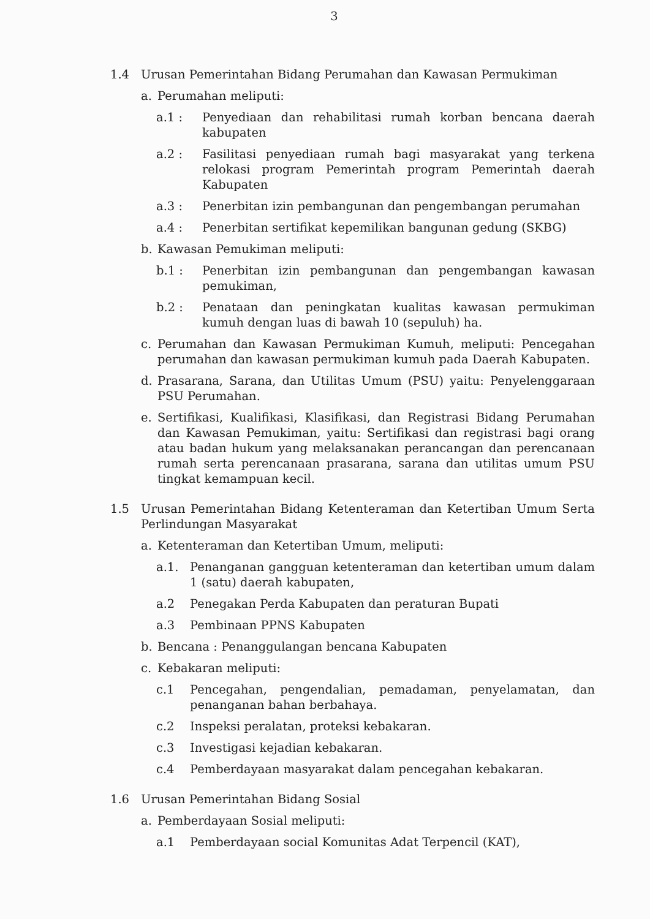3
1.4 Urusan Pemerintahan Bidang Perumahan dan Kawasan Permukiman
a. Perumahan meliputi:
a.1 : Penyediaan dan rehabilitasi rumah korban bencana daerah kabupaten
a.2 : Fasilitasi penyediaan rumah bagi masyarakat yang terkena relokasi program Pemerintah program Pemerintah daerah Kabupaten
a.3 : Penerbitan izin pembangunan dan pengembangan perumahan
a.4 : Penerbitan sertifikat kepemilikan bangunan gedung (SKBG)
b. Kawasan Pemukiman meliputi:
b.1 : Penerbitan izin pembangunan dan pengembangan kawasan pemukiman,
b.2 : Penataan dan peningkatan kualitas kawasan permukiman kumuh dengan luas di bawah 10 (sepuluh) ha.
c. Perumahan dan Kawasan Permukiman Kumuh, meliputi: Pencegahan perumahan dan kawasan permukiman kumuh pada Daerah Kabupaten.
d. Prasarana, Sarana, dan Utilitas Umum (PSU) yaitu: Penyelenggaraan PSU Perumahan.
e. Sertifikasi, Kualifikasi, Klasifikasi, dan Registrasi Bidang Perumahan dan Kawasan Pemukiman, yaitu: Sertifikasi dan registrasi bagi orang atau badan hukum yang melaksanakan perancangan dan perencanaan rumah serta perencanaan prasarana, sarana dan utilitas umum PSU tingkat kemampuan kecil.
1.5 Urusan Pemerintahan Bidang Ketenteraman dan Ketertiban Umum Serta Perlindungan Masyarakat
a. Ketenteraman dan Ketertiban Umum, meliputi:
a.1. Penanganan gangguan ketenteraman dan ketertiban umum dalam 1 (satu) daerah kabupaten,
a.2 Penegakan Perda Kabupaten dan peraturan Bupati
a.3 Pembinaan PPNS Kabupaten
b. Bencana : Penanggulangan bencana Kabupaten
c. Kebakaran meliputi:
c.1 Pencegahan, pengendalian, pemadaman, penyelamatan, dan penanganan bahan berbahaya.
c.2 Inspeksi peralatan, proteksi kebakaran.
c.3 Investigasi kejadian kebakaran.
c.4 Pemberdayaan masyarakat dalam pencegahan kebakaran.
1.6 Urusan Pemerintahan Bidang Sosial
a. Pemberdayaan Sosial meliputi:
a.1 Pemberdayaan social Komunitas Adat Terpencil (KAT),